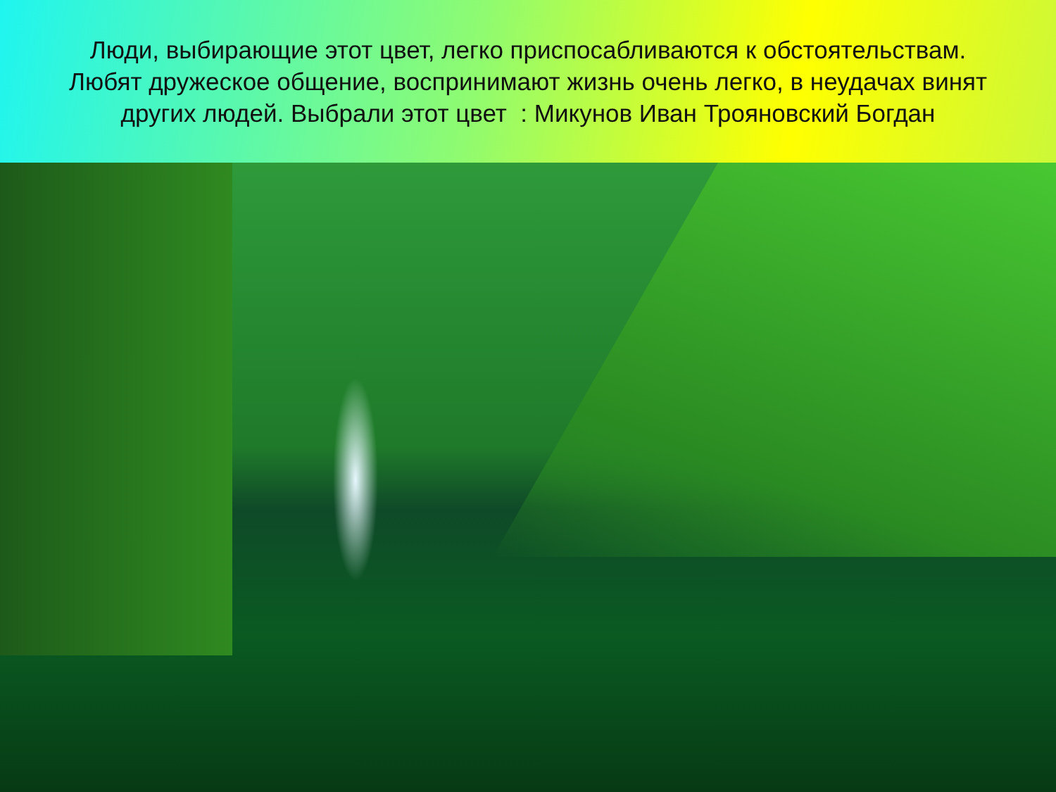Люди, выбирающие этот цвет, легко приспосабливаются к обстоятельствам. Любят дружеское общение, воспринимают жизнь очень легко, в неудачах винят других людей. Выбрали этот цвет : Микунов Иван Трояновский Богдан